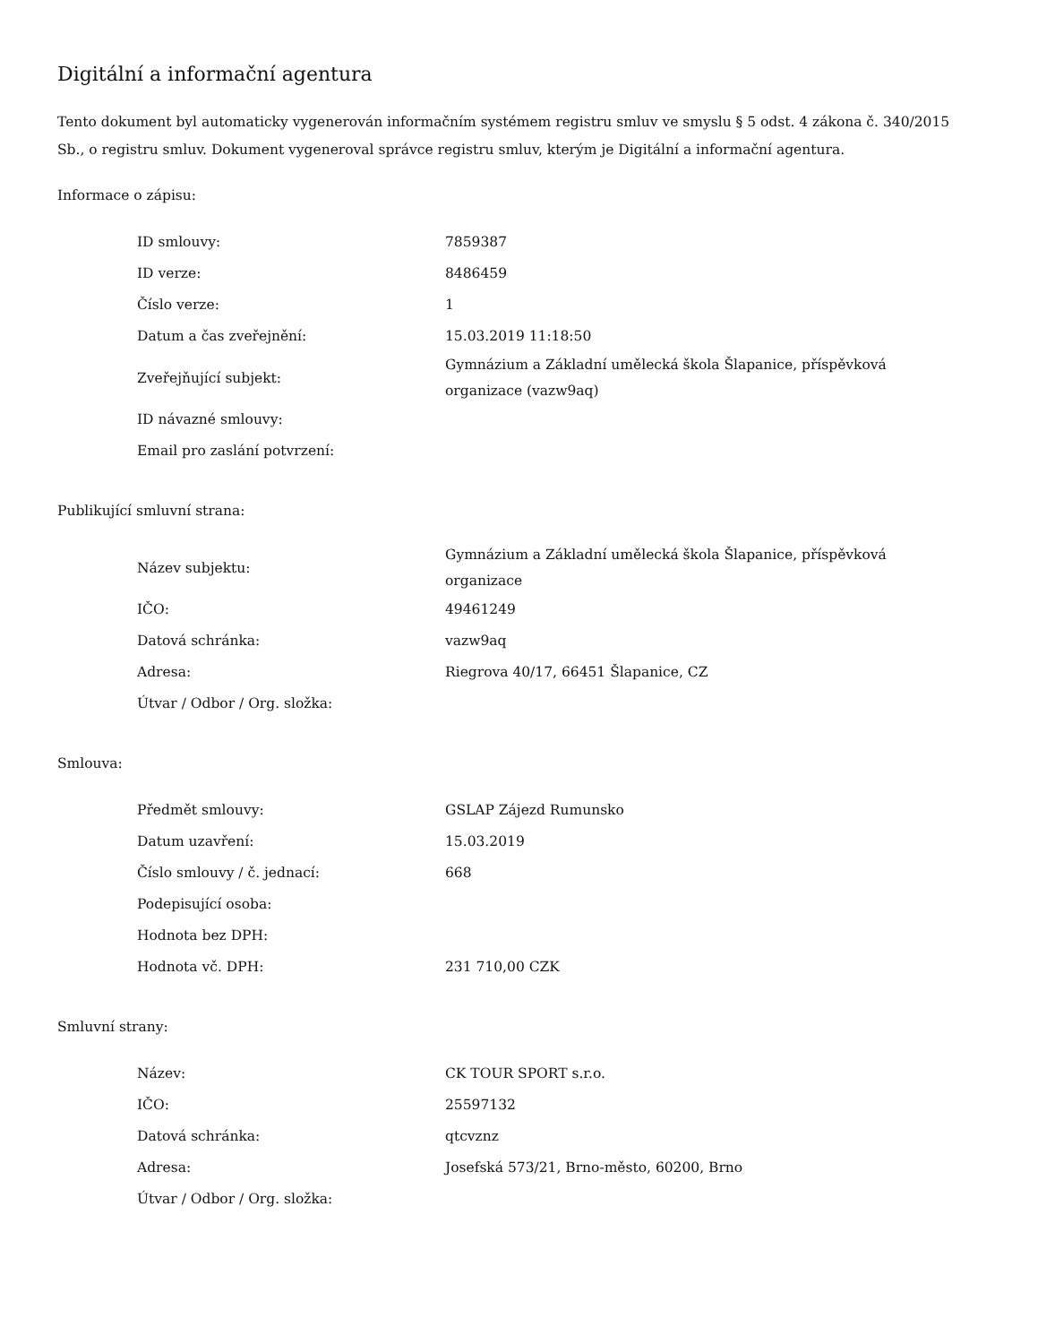Digitální a informační agentura
Tento dokument byl automaticky vygenerován informačním systémem registru smluv ve smyslu § 5 odst. 4 zákona č. 340/2015 Sb., o registru smluv. Dokument vygeneroval správce registru smluv, kterým je Digitální a informační agentura.
Informace o zápisu:
| ID smlouvy: | 7859387 |
| ID verze: | 8486459 |
| Číslo verze: | 1 |
| Datum a čas zveřejnění: | 15.03.2019 11:18:50 |
| Zveřejňující subjekt: | Gymnázium a Základní umělecká škola Šlapanice, příspěvková organizace (vazw9aq) |
| ID návazné smlouvy: | |
| Email pro zaslání potvrzení: | |
Publikující smluvní strana:
| Název subjektu: | Gymnázium a Základní umělecká škola Šlapanice, příspěvková organizace |
| IČO: | 49461249 |
| Datová schránka: | vazw9aq |
| Adresa: | Riegrova 40/17, 66451 Šlapanice, CZ |
| Útvar / Odbor / Org. složka: | |
Smlouva:
| Předmět smlouvy: | GSLAP Zájezd Rumunsko |
| Datum uzavření: | 15.03.2019 |
| Číslo smlouvy / č. jednací: | 668 |
| Podepisující osoba: | |
| Hodnota bez DPH: | |
| Hodnota vč. DPH: | 231 710,00 CZK |
Smluvní strany:
| Název: | CK TOUR SPORT s.r.o. |
| IČO: | 25597132 |
| Datová schránka: | qtcvznz |
| Adresa: | Josefská 573/21, Brno-město, 60200, Brno |
| Útvar / Odbor / Org. složka: | |